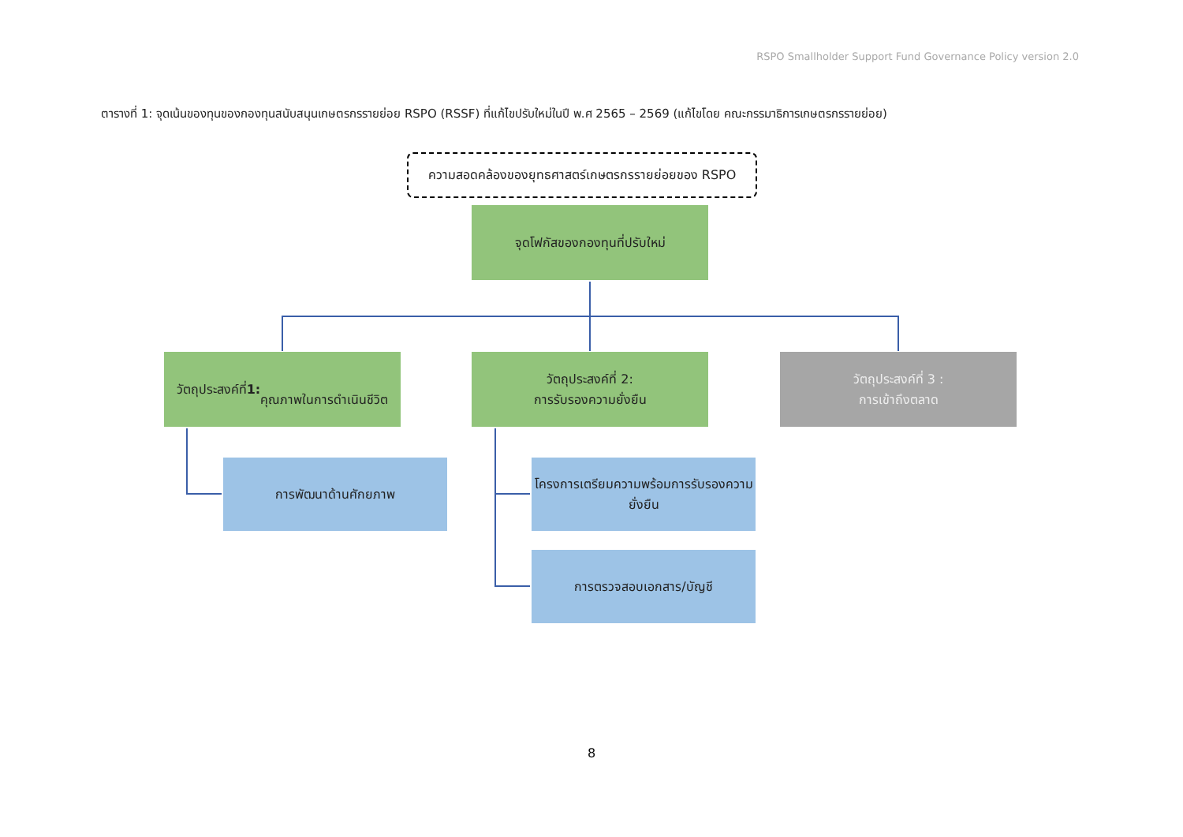RSPO Smallholder Support Fund Governance Policy version 2.0
ตารางที่ 1: จุดเน้นของทุนของกองทุนสนับสนุนเกษตรกรรายย่อย RSPO (RSSF) ที่แก้ไขปรับใหม่ในปี พ.ศ 2565 – 2569 (แก้ไขโดย คณะกรรมาธิการเกษตรกรรายย่อย)
ความสอดคล้องของยุทธศาสตร์เกษตรกรรายย่อยของ RSPO
จุดโฟกัสของกองทุนที่ปรับใหม่
วัตถุประสงค์ที่ 1:
คุณภาพในการดำเนินชีวิต
วัตถุประสงค์ที่ 2:
การรับรองความยั่งยืน
วัตถุประสงค์ที่ 3 :
การเข้าถึงตลาด
การพัฒนาด้านศักยภาพ
โครงการเตรียมความพร้อมการรับรองความยั่งยืน
การตรวจสอบเอกสาร/บัญชี
8